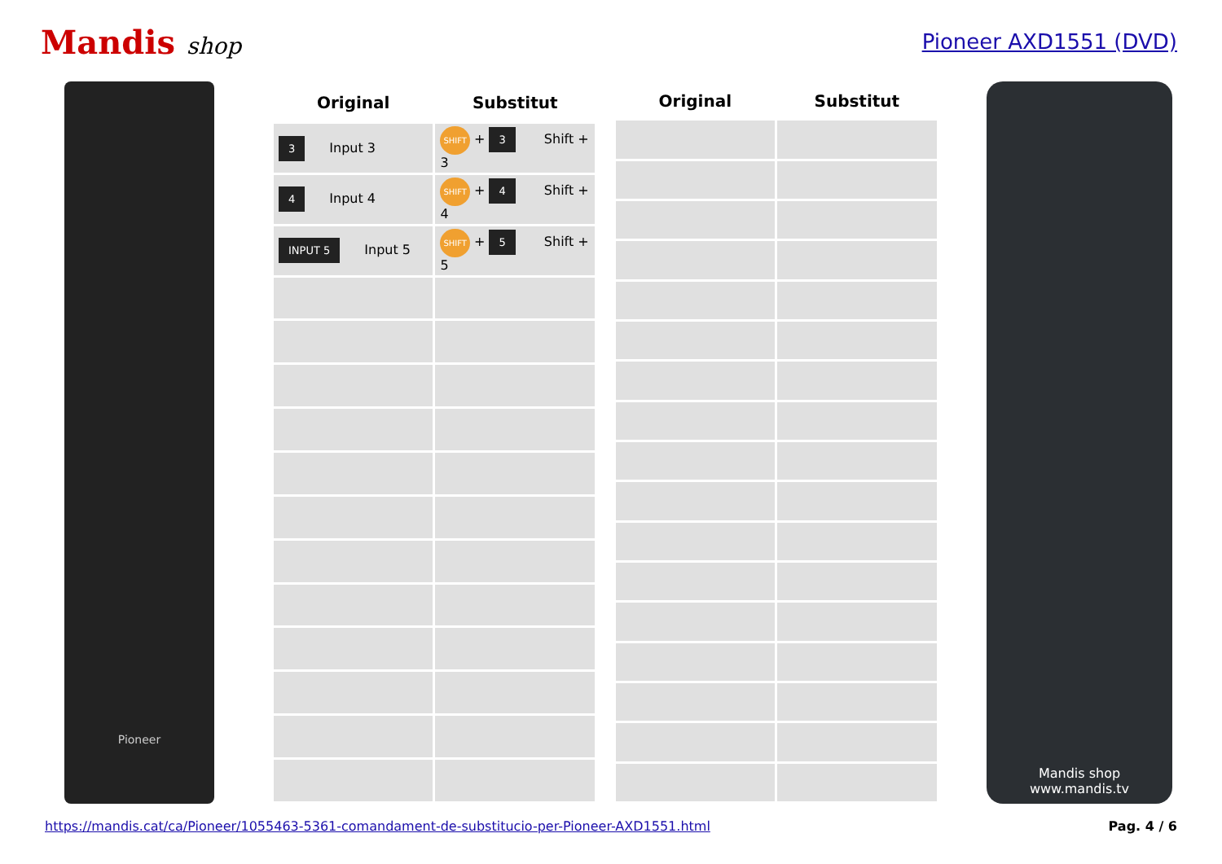Mandis shop Pioneer AXD1551 (DVD)
Pioneer
| Original | Substitut |
| --- | --- |
| 3 Input 3 | SHIFT + 3 Shift + 3 |
| 4 Input 4 | SHIFT + 4 Shift + 4 |
| INPUT 5 Input 5 | SHIFT + 5 Shift + 5 |
| Original | Substitut |
| --- | --- |
Mandis shop
www.mandis.tv
https://mandis.cat/ca/Pioneer/1055463-5361-comandament-de-substitucio-per-Pioneer-AXD1551.html Pag. 4 / 6